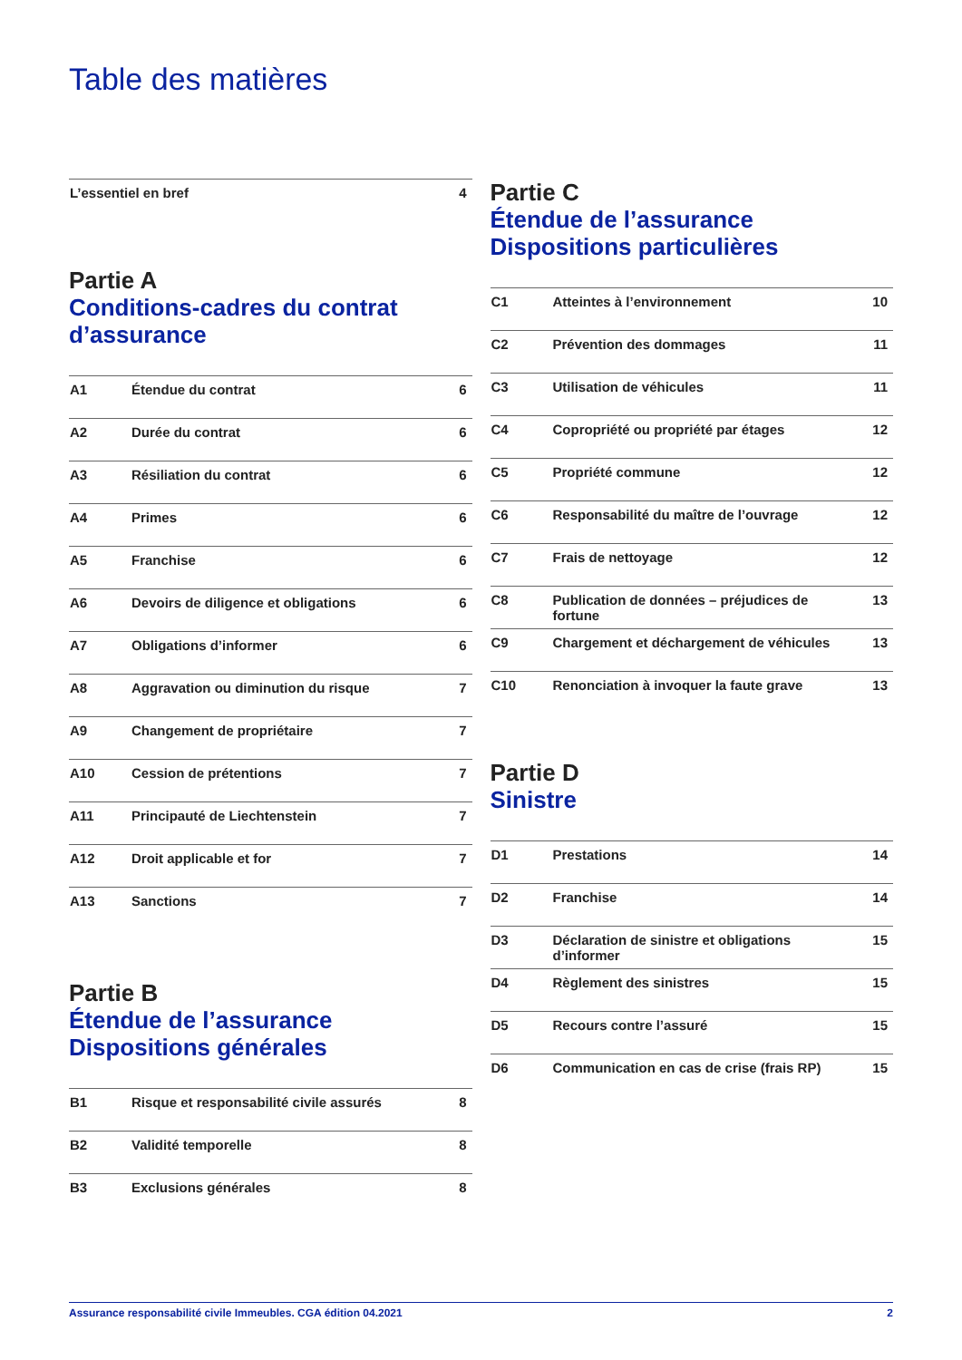Table des matières
| L’essentiel en bref | 4 |
Partie A
Conditions-cadres du contrat d’assurance
| A1 | Étendue du contrat | 6 |
| A2 | Durée du contrat | 6 |
| A3 | Résiliation du contrat | 6 |
| A4 | Primes | 6 |
| A5 | Franchise | 6 |
| A6 | Devoirs de diligence et obligations | 6 |
| A7 | Obligations d’informer | 6 |
| A8 | Aggravation ou diminution du risque | 7 |
| A9 | Changement de propriétaire | 7 |
| A10 | Cession de prétentions | 7 |
| A11 | Principauté de Liechtenstein | 7 |
| A12 | Droit applicable et for | 7 |
| A13 | Sanctions | 7 |
Partie B
Étendue de l’assurance Dispositions générales
| B1 | Risque et responsabilité civile assurés | 8 |
| B2 | Validité temporelle | 8 |
| B3 | Exclusions générales | 8 |
Partie C
Étendue de l’assurance
Dispositions particulières
| C1 | Atteintes à l’environnement | 10 |
| C2 | Prévention des dommages | 11 |
| C3 | Utilisation de véhicules | 11 |
| C4 | Copropriété ou propriété par étages | 12 |
| C5 | Propriété commune | 12 |
| C6 | Responsabilité du maître de l’ouvrage | 12 |
| C7 | Frais de nettoyage | 12 |
| C8 | Publication de données – préjudices de fortune | 13 |
| C9 | Chargement et déchargement de véhicules | 13 |
| C10 | Renonciation à invoquer la faute grave | 13 |
Partie D
Sinistre
| D1 | Prestations | 14 |
| D2 | Franchise | 14 |
| D3 | Déclaration de sinistre et obligations d’informer | 15 |
| D4 | Règlement des sinistres | 15 |
| D5 | Recours contre l’assuré | 15 |
| D6 | Communication en cas de crise (frais RP) | 15 |
Assurance responsabilité civile Immeubles. CGA édition 04.2021 2